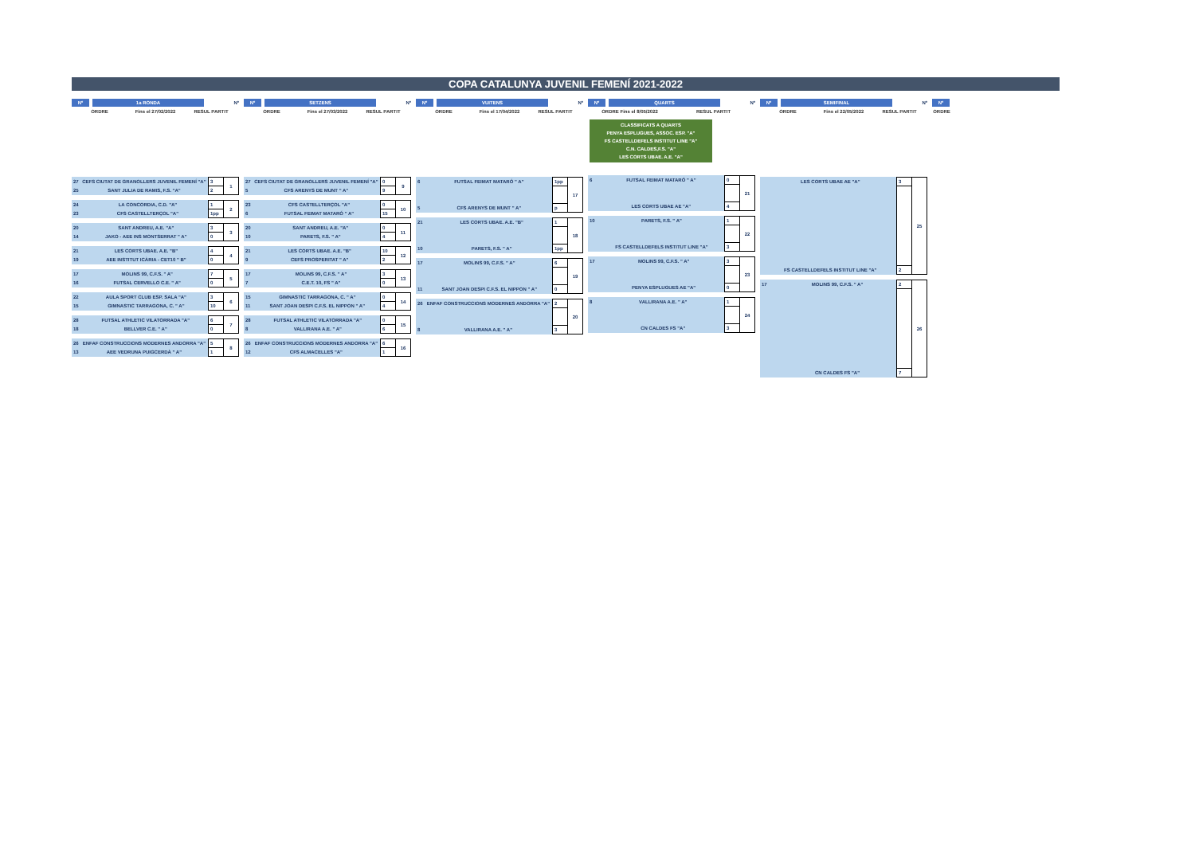COPA CATALUNYA JUVENIL FEMENÍ 2021-2022
Nº 1a RONDA Nº
ORDRE Fins el 27/02/2022 RESUL PARTIT
| 27 | CEFS CIUTAT DE GRANOLLERS JUVENIL FEMENÍ "A" | 3 | 1 |
| 25 | SANT JULIA DE RAMIS, F.S. "A" | 2 | |
| 24 | LA CONCORDIA, C.D. "A" | 1 | 2 |
| 23 | CFS CASTELLTERÇOL "A" | 1pp | |
| 20 | SANT ANDREU, A.E. "A" | 3 | 3 |
| 14 | JAKO - AEE INS MONTSERRAT " A" | 0 | |
| 21 | LES CORTS UBAE. A.E. "B" | 4 | 4 |
| 19 | AEE INSTITUT ICÀRIA - CET10 " B" | 0 | |
| 17 | MOLINS 99, C.F.S. " A" | 7 | 5 |
| 16 | FUTSAL CERVELLO C.E. " A" | 0 | |
| 22 | AULA SPORT CLUB ESP. SALA "A" | 3 | 6 |
| 15 | GIMNASTIC TARRAGONA, C. " A" | 10 | |
| 28 | FUTSAL ATHLETIC VILATORRADA "A" | 6 | 7 |
| 18 | BELLVER C.E. " A" | 0 | |
| 26 | ENFAF CONSTRUCCIONS MODERNES ANDORRA "A" | 5 | 8 |
| 13 | AEE VEDRUNA PUIGCERDÀ " A" | 1 | |
Nº SETZENS Nº
ORDRE Fins el 27/03/2022 RESUL PARTIT
| 27 | CEFS CIUTAT DE GRANOLLERS JUVENIL FEMENÍ "A" | 0 | 9 |
| 5 | CFS ARENYS DE MUNT " A" | 9 | |
| 23 | CFS CASTELLTERÇOL "A" | 0 | 10 |
| 6 | FUTSAL FEIMAT MATARÓ " A" | 15 | |
| 20 | SANT ANDREU, A.E. "A" | 0 | 11 |
| 10 | PARETS, F.S. " A" | 4 | |
| 21 | LES CORTS UBAE. A.E. "B" | 10 | 12 |
| 9 | CEFS PROSPERITAT " A" | 2 | |
| 17 | MOLINS 99, C.F.S. " A" | 3 | 13 |
| 7 | C.E.T. 10, FS " A" | 0 | |
| 15 | GIMNASTIC TARRAGONA, C. " A" | 0 | 14 |
| 11 | SANT JOAN DESPI C.F.S. EL NIPPON " A" | 4 | |
| 28 | FUTSAL ATHLETIC VILATORRADA "A" | 0 | 15 |
| 8 | VALLIRANA A.E. " A" | 6 | |
| 26 | ENFAF CONSTRUCCIONS MODERNES ANDORRA "A" | 6 | 16 |
| 12 | CFS ALMACELLES "A" | 1 | |
Nº VUITENS Nº
ORDRE Fins el 17/04/2022 RESUL PARTIT
| 6 | FUTSAL FEIMAT MATARÓ " A" | 1pp | 17 |
| 5 | CFS ARENYS DE MUNT " A" | p | |
| 21 | LES CORTS UBAE. A.E. "B" | 1 | 18 |
| 10 | PARETS, F.S. " A" | 1pp | |
| 17 | MOLINS 99, C.F.S. " A" | 6 | 19 |
| 11 | SANT JOAN DESPI C.F.S. EL NIPPON " A" | 0 | |
| 26 | ENFAF CONSTRUCCIONS MODERNES ANDORRA "A" | 2 | 20 |
| 8 | VALLIRANA A.E. " A" | 3 | |
Nº QUARTS Nº
ORDRE Fins el 8/05/2022 RESUL PARTIT
CLASSIFICATS A QUARTS
PENYA ESPLUGUES, ASSOC. ESP. "A"
FS CASTELLDEFELS INSTITUT LINE "A"
C.N. CALDES,F.S. "A"
LES CORTS UBAE. A.E. "A"
| 6 | FUTSAL FEIMAT MATARÓ " A" | 0 | 21 |
| | LES CORTS UBAE AE "A" | 4 | |
| 10 | PARETS, F.S. " A" | 1 | 22 |
| | FS CASTELLDEFELS INSTITUT LINE "A" | 3 | |
| 17 | MOLINS 99, C.F.S. " A" | 3 | 23 |
| | PENYA ESPLUGUES AE "A" | 0 | |
| 8 | VALLIRANA A.E. " A" | 1 | 24 |
| | CN CALDES FS "A" | 3 | |
Nº SEMIFINAL Nº
ORDRE Fins el 22/05/2022 RESUL PARTIT
| | LES CORTS UBAE AE "A" | 3 | 25 |
| | FS CASTELLDEFELS INSTITUT LINE "A" | 2 | |
| 17 | MOLINS 99, C.F.S. " A" | 2 | 26 |
| | CN CALDES FS "A" | 7 | |
Nº
ORDRE